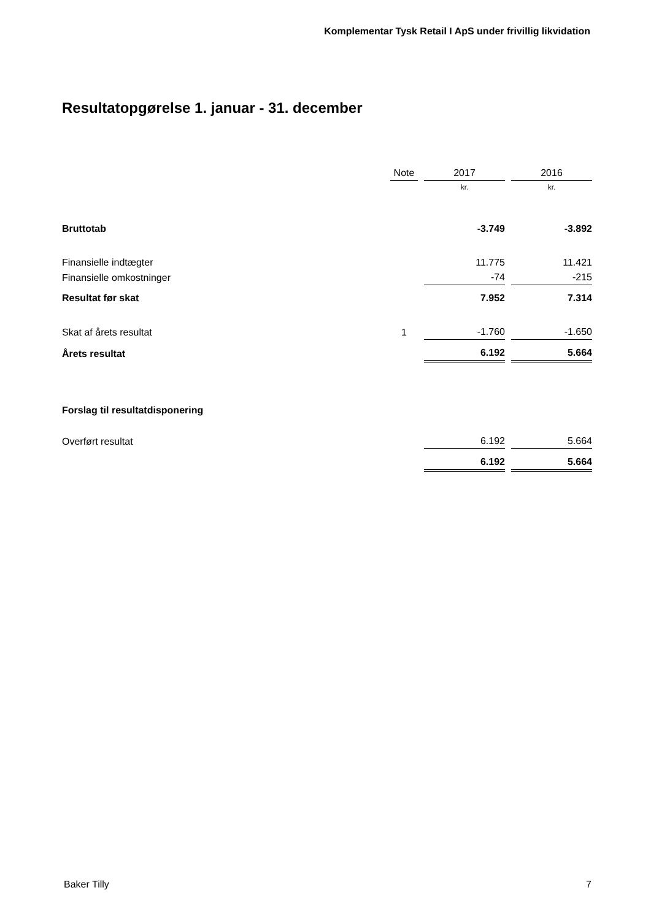Komplementar Tysk Retail I ApS under frivillig likvidation
Resultatopgørelse 1. januar - 31. december
| | Note | | 2017 | | 2016 |
| --- | --- | --- | --- | --- | --- |
| | | | kr. | | kr. |
| Bruttotab | | | -3.749 | | -3.892 |
| Finansielle indtægter | | | 11.775 | | 11.421 |
| Finansielle omkostninger | | | -74 | | -215 |
| Resultat før skat | | | 7.952 | | 7.314 |
| Skat af årets resultat | 1 | | -1.760 | | -1.650 |
| Årets resultat | | | 6.192 | | 5.664 |
| Forslag til resultatdisponering | | | | | |
| Overført resultat | | | 6.192 | | 5.664 |
| | | | 6.192 | | 5.664 |
Baker Tilly 7